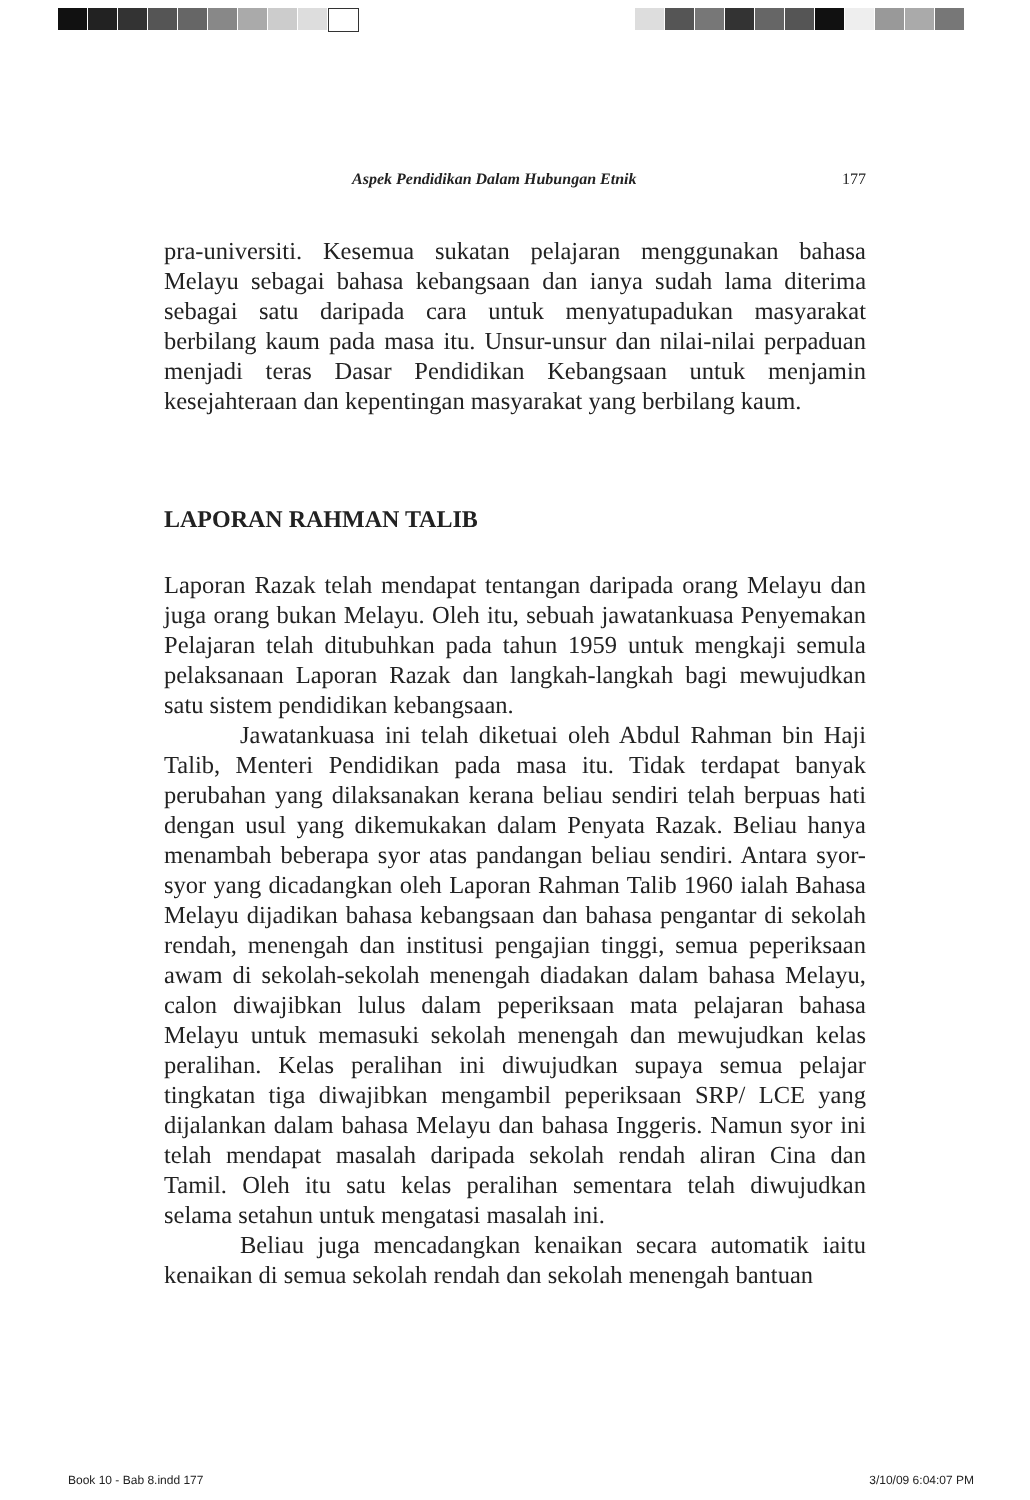Aspek Pendidikan Dalam Hubungan Etnik 177
pra-universiti. Kesemua sukatan pelajaran menggunakan bahasa Melayu sebagai bahasa kebangsaan dan ianya sudah lama diterima sebagai satu daripada cara untuk menyatupadukan masyarakat berbilang kaum pada masa itu. Unsur-unsur dan nilai-nilai perpaduan menjadi teras Dasar Pendidikan Kebangsaan untuk menjamin kesejahteraan dan kepentingan masyarakat yang berbilang kaum.
LAPORAN RAHMAN TALIB
Laporan Razak telah mendapat tentangan daripada orang Melayu dan juga orang bukan Melayu. Oleh itu, sebuah jawatankuasa Penyemakan Pelajaran telah ditubuhkan pada tahun 1959 untuk mengkaji semula pelaksanaan Laporan Razak dan langkah-langkah bagi mewujudkan satu sistem pendidikan kebangsaan.
Jawatankuasa ini telah diketuai oleh Abdul Rahman bin Haji Talib, Menteri Pendidikan pada masa itu. Tidak terdapat banyak perubahan yang dilaksanakan kerana beliau sendiri telah berpuas hati dengan usul yang dikemukakan dalam Penyata Razak. Beliau hanya menambah beberapa syor atas pandangan beliau sendiri. Antara syor-syor yang dicadangkan oleh Laporan Rahman Talib 1960 ialah Bahasa Melayu dijadikan bahasa kebangsaan dan bahasa pengantar di sekolah rendah, menengah dan institusi pengajian tinggi, semua peperiksaan awam di sekolah-sekolah menengah diadakan dalam bahasa Melayu, calon diwajibkan lulus dalam peperiksaan mata pelajaran bahasa Melayu untuk memasuki sekolah menengah dan mewujudkan kelas peralihan. Kelas peralihan ini diwujudkan supaya semua pelajar tingkatan tiga diwajibkan mengambil peperiksaan SRP/ LCE yang dijalankan dalam bahasa Melayu dan bahasa Inggeris. Namun syor ini telah mendapat masalah daripada sekolah rendah aliran Cina dan Tamil. Oleh itu satu kelas peralihan sementara telah diwujudkan selama setahun untuk mengatasi masalah ini.
Beliau juga mencadangkan kenaikan secara automatik iaitu kenaikan di semua sekolah rendah dan sekolah menengah bantuan
Book 10 - Bab 8.indd 177 3/10/09 6:04:07 PM